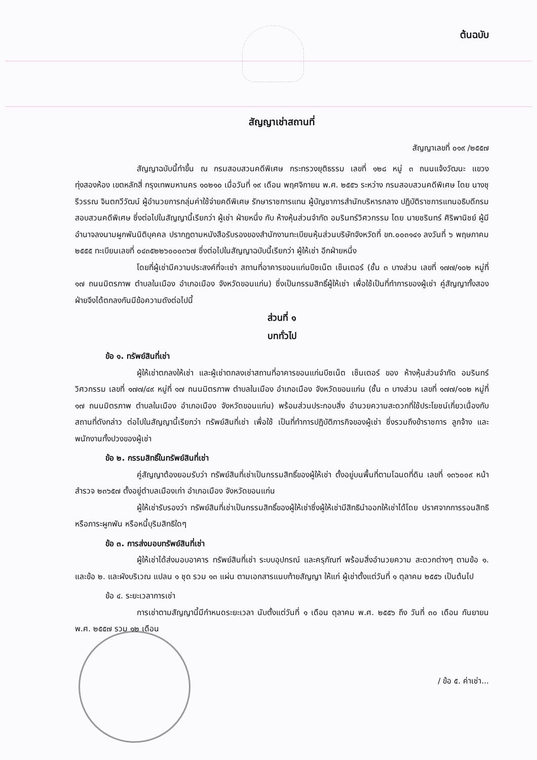ต้นฉบับ
สัญญาเช่าสถานที่
สัญญาเลขที่ ๐๑๙ /๒๕๕๗
สัญญาฉบับนี้ทำขึ้น ณ กรมสอบสวนคดีพิเศษ กระทรวงยุติธรรม เลขที่ ๑๒๘ หมู่ ๓ ถนนแจ้งวัฒนะ แขวงทุ่งสองห้อง เขตหลักสี่ กรุงเทพมหานคร ๑๐๒๑๐ เมื่อวันที่ ๑๙ เดือน พฤศจิกายน พ.ศ. ๒๕๕๖ ระหว่าง กรมสอบสวนคดีพิเศษ โดย นางชุรีวรรณ จินตกวีวัฒน์ ผู้อำนวยการกลุ่มค่าใช้จ่ายคดีพิเศษ รักษาราชการแทน ผู้บัญชาการสำนักบริหารกลาง ปฏิบัติราชการแทนอธิบดีกรมสอบสวนคดีพิเศษ ซึ่งต่อไปในสัญญานี้เรียกว่า ผู้เช่า ฝ่ายหนึ่ง กับ ห้างหุ้นส่วนจำกัด อมรินทร์วิศวกรรม โดย นายชรินทร์ ศิริพานิชย์ ผู้มีอำนาจลงนามผูกพันนิติบุคคล ปรากฏตามหนังสือรับรองของสำนักงานทะเบียนหุ้นส่วนบริษัทจังหวัดที่ ขก.๐๐๓๑๔๑ ลงวันที่ ๖ พฤษภาคม ๒๕๕๕ ทะเบียนเลขที่ ๐๔๓๕๒๒๖๐๐๐๓๖๗ ซึ่งต่อไปในสัญญาฉบับนี้เรียกว่า ผู้ให้เช่า อีกฝ่ายหนึ่ง
โดยที่ผู้เช่ามีความประสงค์ที่จะเช่า สถานที่อาคารขอนแก่นบีซเน็ต เซ็นเตอร์ (ชั้น ๓ บางส่วน เลขที่ ๑๗๗/๑๐๒ หมู่ที่ ๑๗ ถนนมิตรภาพ ตำบลในเมือง อำเภอเมือง จังหวัดขอนแก่น) ซึ่งเป็นกรรมสิทธิ์ผู้ให้เช่า เพื่อใช้เป็นที่ทำการของผู้เช่า คู่สัญญาทั้งสองฝ่ายจึงได้ตกลงกันมีข้อความดังต่อไปนี้
ส่วนที่ ๑
บททั่วไป
ข้อ ๑. ทรัพย์สินที่เช่า
ผู้ให้เช่าตกลงให้เช่า และผู้เช่าตกลงเช่าสถานที่อาคารขอนแก่นบีซเน็ต เซ็นเตอร์ ของ ห้างหุ้นส่วนจำกัด อมรินทร์วิศวกรรม เลขที่ ๑๗๗/๔๙ หมู่ที่ ๑๗ ถนนมิตรภาพ ตำบลในเมือง อำเภอเมือง จังหวัดขอนแก่น (ชั้น ๓ บางส่วน เลขที่ ๑๗๗/๑๐๒ หมู่ที่ ๑๗ ถนนมิตรภาพ ตำบลในเมือง อำเภอเมือง จังหวัดขอนแก่น) พร้อมส่วนประกอบสิ่ง อำนวยความสะดวกที่ใช้ประโยชน์เกี่ยวเนื่องกับสถานที่ดังกล่าว ต่อไปในสัญญานี้เรียกว่า ทรัพย์สินที่เช่า เพื่อใช้ เป็นที่ทำการปฏิบัติภารกิจของผู้เช่า ซึ่งรวมถึงข้าราชการ ลูกจ้าง และพนักงานทั้งปวงของผู้เช่า
ข้อ ๒. กรรมสิทธิ์ในทรัพย์สินที่เช่า
คู่สัญญาต้องยอมรับว่า ทรัพย์สินที่เช่าเป็นกรรมสิทธิ์ของผู้ให้เช่า ตั้งอยู่บนพื้นที่ตามโฉนดที่ดิน เลขที่ ๑๓๖๐๐๙ หน้าสำรวจ ๒๓๖๕๗ ตั้งอยู่ตำบลเมืองเก่า อำเภอเมือง จังหวัดขอนแก่น
ผู้ให้เช่ารับรองว่า ทรัพย์สินที่เช่าเป็นกรรมสิทธิ์ของผู้ให้เช่าซึ่งผู้ให้เช่ามีสิทธินำออกให้เช่าได้โดย ปราศจากการรอนสิทธิ หรือภาระผูกพัน หรือหนี้บุริมสิทธิใดๆ
ข้อ ๓. การส่งมอบทรัพย์สินที่เช่า
ผู้ให้เช่าได้ส่งมอบอาคาร ทรัพย์สินที่เช่า ระบบอุปกรณ์ และครุภัณฑ์ พร้อมสิ่งอำนวยความ สะดวกต่างๆ ตามข้อ ๑. และข้อ ๒. และผังบริเวณ แปลน ๑ ชุด รวม ๑๓ แผ่น ตามเอกสารแนบท้ายสัญญา ให้แก่ ผู้เช่าตั้งแต่วันที่ ๑ ตุลาคม ๒๕๕๖ เป็นต้นไป
ข้อ ๔. ระยะเวลาการเช่า
การเช่าตามสัญญานี้มีกำหนดระยะเวลา นับตั้งแต่วันที่ ๑ เดือน ตุลาคม พ.ศ. ๒๕๕๖ ถึง วันที่ ๓๐ เดือน กันยายน พ.ศ. ๒๕๕๗ รวม ๑๒ เดือน
/ ข้อ ๕. ค่าเช่า...